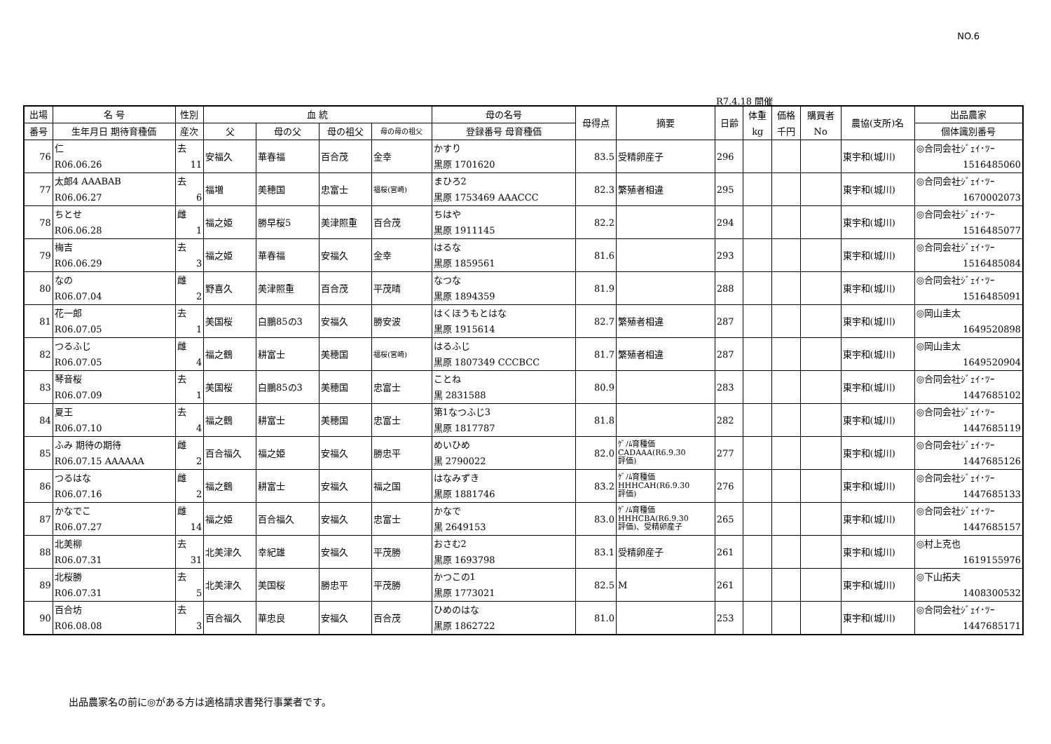NO.6
R7.4.18 開催
| 出場 | 名 号 | 性別 | 血 統 | | | | 母の名号 | 母得点 | 摘要 | 日齢 | 体重 kg | 価格 千円 | 購買者 No | 農協(支所)名 | 出品農家 |
| --- | --- | --- | --- | --- | --- | --- | --- | --- | --- | --- | --- | --- | --- | --- | --- |
| 番号 | 生年月日 期待育種価 | 産次 | 父 | 母の父 | 母の祖父 | 母の母の祖父 | 登録番号 母育種価 | | | | | | | | 個体識別番号 |
| 76 | 仁 R06.06.26 | 去 11 | 安福久 | 華春福 | 百合茂 | 金幸 | かすり 黒原 1701620 | 83.5 | 受精卵産子 | 296 | | | | 東宇和(城川) | ◎合同会社ｼﾞｪｲ･ﾂｰ 1516485060 |
| 77 | 太郎4 AAABAB R06.06.27 | 去 6 | 福増 | 美穂国 | 忠富士 | 福桜(宮崎) | まひろ2 黒原 1753469 AAACCC | 82.3 | 繁殖者相違 | 295 | | | | 東宇和(城川) | ◎合同会社ｼﾞｪｲ･ﾂｰ 1670002073 |
| 78 | ちとせ R06.06.28 | 雌 1 | 福之姫 | 勝早桜5 | 美津照重 | 百合茂 | ちはや 黒原 1911145 | 82.2 | | 294 | | | | 東宇和(城川) | ◎合同会社ｼﾞｪｲ･ﾂｰ 1516485077 |
| 79 | 梅吉 R06.06.29 | 去 3 | 福之姫 | 華春福 | 安福久 | 金幸 | はるな 黒原 1859561 | 81.6 | | 293 | | | | 東宇和(城川) | ◎合同会社ｼﾞｪｲ･ﾂｰ 1516485084 |
| 80 | なの R06.07.04 | 雌 2 | 野喜久 | 美津照重 | 百合茂 | 平茂晴 | なつな 黒原 1894359 | 81.9 | | 288 | | | | 東宇和(城川) | ◎合同会社ｼﾞｪｲ･ﾂｰ 1516485091 |
| 81 | 花一郎 R06.07.05 | 去 1 | 美国桜 | 白鵬85の3 | 安福久 | 勝安波 | はくほうもとはな 黒原 1915614 | 82.7 | 繁殖者相違 | 287 | | | | 東宇和(城川) | ◎岡山圭太 1649520898 |
| 82 | つるふじ R06.07.05 | 雌 4 | 福之鶴 | 耕富士 | 美穂国 | 福桜(宮崎) | はるふじ 黒原 1807349 CCCBCC | 81.7 | 繁殖者相違 | 287 | | | | 東宇和(城川) | ◎岡山圭太 1649520904 |
| 83 | 琴音桜 R06.07.09 | 去 1 | 美国桜 | 白鵬85の3 | 美穂国 | 忠富士 | ことね 黒 2831588 | 80.9 | | 283 | | | | 東宇和(城川) | ◎合同会社ｼﾞｪｲ･ﾂｰ 1447685102 |
| 84 | 夏王 R06.07.10 | 去 4 | 福之鶴 | 耕富士 | 美穂国 | 忠富士 | 第1なつふじ3 黒原 1817787 | 81.8 | | 282 | | | | 東宇和(城川) | ◎合同会社ｼﾞｪｲ･ﾂｰ 1447685119 |
| 85 | ふみ 期待の期待 R06.07.15 AAAAAA | 雌 2 | 百合福久 | 福之姫 | 安福久 | 勝忠平 | めいひめ 黒 2790022 | 82.0 | ｹﾞﾉﾑ育種価 CADAAA(R6.9.30 評価) | 277 | | | | 東宇和(城川) | ◎合同会社ｼﾞｪｲ･ﾂｰ 1447685126 |
| 86 | つるはな R06.07.16 | 雌 2 | 福之鶴 | 耕富士 | 安福久 | 福之国 | はなみずき 黒原 1881746 | 83.2 | ｹﾞﾉﾑ育種価 HHHCAH(R6.9.30 評価) | 276 | | | | 東宇和(城川) | ◎合同会社ｼﾞｪｲ･ﾂｰ 1447685133 |
| 87 | かなでこ R06.07.27 | 雌 14 | 福之姫 | 百合福久 | 安福久 | 忠富士 | かなで 黒 2649153 | 83.0 | ｹﾞﾉﾑ育種価 HHHCBA(R6.9.30 評価)、受精卵産子 | 265 | | | | 東宇和(城川) | ◎合同会社ｼﾞｪｲ･ﾂｰ 1447685157 |
| 88 | 北美柳 R06.07.31 | 去 31 | 北美津久 | 幸紀雄 | 安福久 | 平茂勝 | おさむ2 黒原 1693798 | 83.1 | 受精卵産子 | 261 | | | | 東宇和(城川) | ◎村上克也 1619155976 |
| 89 | 北桜勝 R06.07.31 | 去 5 | 北美津久 | 美国桜 | 勝忠平 | 平茂勝 | かつこの1 黒原 1773021 | 82.5 | M | 261 | | | | 東宇和(城川) | ◎下山拓夫 1408300532 |
| 90 | 百合坊 R06.08.08 | 去 3 | 百合福久 | 華忠良 | 安福久 | 百合茂 | ひめのはな 黒原 1862722 | 81.0 | | 253 | | | | 東宇和(城川) | ◎合同会社ｼﾞｪｲ･ﾂｰ 1447685171 |
出品農家名の前に◎がある方は適格請求書発行事業者です。